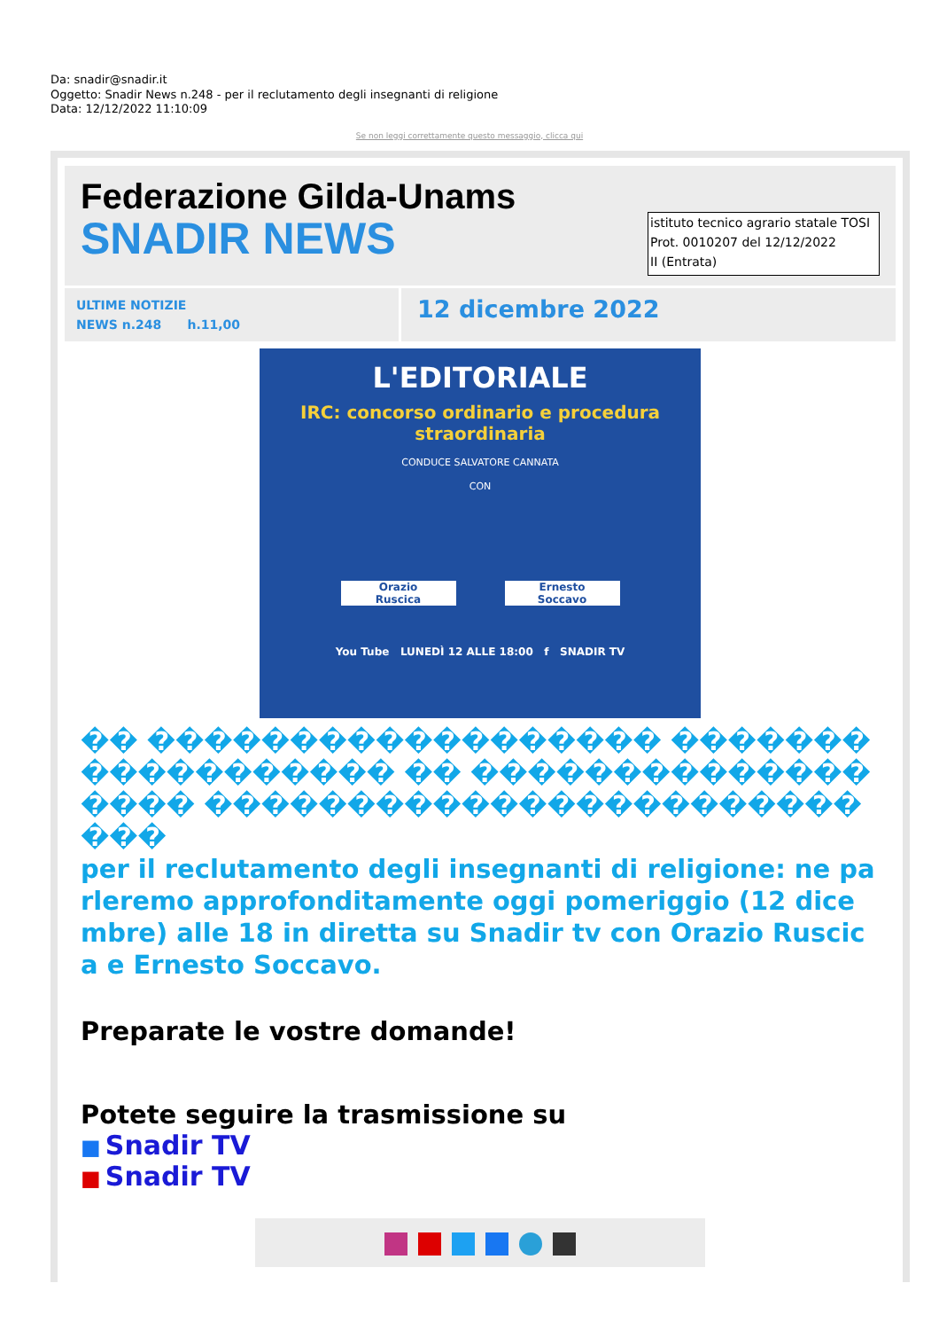Da: snadir@snadir.it
Oggetto: Snadir News n.248 - per il reclutamento degli insegnanti di religione
Data: 12/12/2022 11:10:09
Se non leggi correttamente questo messaggio, clicca qui
Federazione Gilda-Unams
SNADIR NEWS
istituto tecnico agrario statale TOSI
Prot. 0010207 del 12/12/2022
II (Entrata)
ULTIME NOTIZIE
NEWS n.248 h.11,00
12 dicembre 2022
L'EDITORIALE
IRC: concorso ordinario e procedura
straordinaria
CONDUCE SALVATORE CANNATA
CON
Orazio
Ruscica
Ernesto
Soccavo
You Tube LUNEDÌ 12 ALLE 18:00 f SNADIR TV
�� ������������������ ������������������ �� ������������������ ��������������������������
per il reclutamento degli insegnanti di religione: ne parleremo approfonditamente oggi pomeriggio (12 dicembre) alle 18 in diretta su Snadir tv con Orazio Ruscica e Ernesto Soccavo.
Preparate le vostre domande!
Potete seguire la trasmissione su
■ Snadir TV
■ Snadir TV